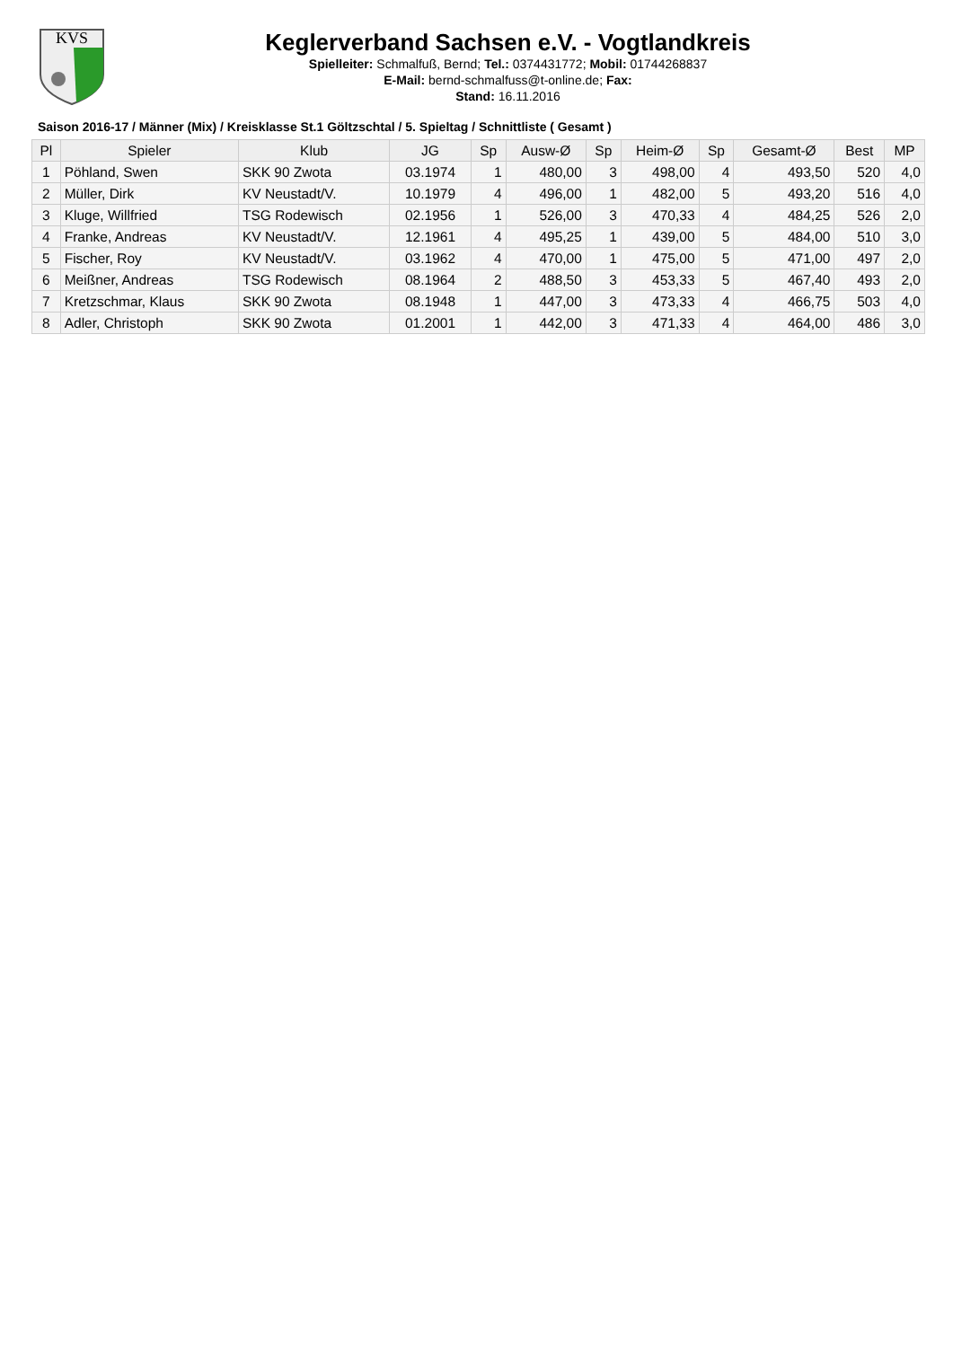KVS
Keglerverband Sachsen e.V. - Vogtlandkreis
Spielleiter: Schmalfuß, Bernd; Tel.: 0374431772; Mobil: 01744268837
E-Mail: bernd-schmalfuss@t-online.de; Fax:
Stand: 16.11.2016
Saison 2016-17 / Männer (Mix) / Kreisklasse St.1 Göltzschtal / 5. Spieltag / Schnittliste ( Gesamt )
| Pl | Spieler | Klub | JG | Sp | Ausw-Ø | Sp | Heim-Ø | Sp | Gesamt-Ø | Best | MP |
| --- | --- | --- | --- | --- | --- | --- | --- | --- | --- | --- | --- |
| 1 | Pöhland, Swen | SKK 90 Zwota | 03.1974 | 1 | 480,00 | 3 | 498,00 | 4 | 493,50 | 520 | 4,0 |
| 2 | Müller, Dirk | KV Neustadt/V. | 10.1979 | 4 | 496,00 | 1 | 482,00 | 5 | 493,20 | 516 | 4,0 |
| 3 | Kluge, Willfried | TSG Rodewisch | 02.1956 | 1 | 526,00 | 3 | 470,33 | 4 | 484,25 | 526 | 2,0 |
| 4 | Franke, Andreas | KV Neustadt/V. | 12.1961 | 4 | 495,25 | 1 | 439,00 | 5 | 484,00 | 510 | 3,0 |
| 5 | Fischer, Roy | KV Neustadt/V. | 03.1962 | 4 | 470,00 | 1 | 475,00 | 5 | 471,00 | 497 | 2,0 |
| 6 | Meißner, Andreas | TSG Rodewisch | 08.1964 | 2 | 488,50 | 3 | 453,33 | 5 | 467,40 | 493 | 2,0 |
| 7 | Kretzschmar, Klaus | SKK 90 Zwota | 08.1948 | 1 | 447,00 | 3 | 473,33 | 4 | 466,75 | 503 | 4,0 |
| 8 | Adler, Christoph | SKK 90 Zwota | 01.2001 | 1 | 442,00 | 3 | 471,33 | 4 | 464,00 | 486 | 3,0 |